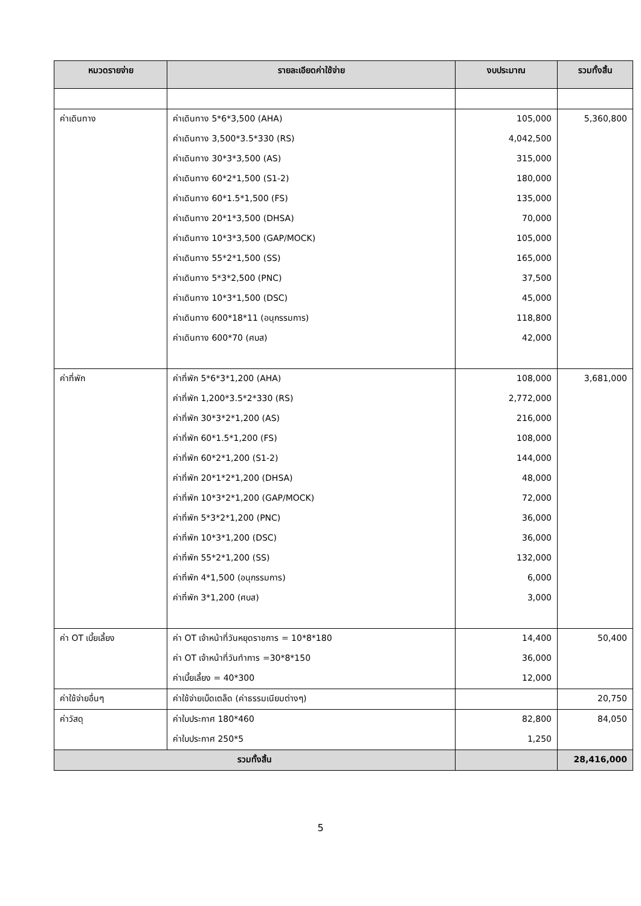| หมวดรายจ่าย | รายละเอียดค่าใช้จ่าย | งบประมาณ | รวมทั้งสิ้น |
| --- | --- | --- | --- |
| ค่าเดินทาง | ค่าเดินทาง 5*6*3,500 (AHA) | 105,000 | 5,360,800 |
| | ค่าเดินทาง 3,500*3.5*330 (RS) | 4,042,500 | |
| | ค่าเดินทาง 30*3*3,500 (AS) | 315,000 | |
| | ค่าเดินทาง 60*2*1,500 (S1-2) | 180,000 | |
| | ค่าเดินทาง 60*1.5*1,500 (FS) | 135,000 | |
| | ค่าเดินทาง 20*1*3,500 (DHSA) | 70,000 | |
| | ค่าเดินทาง 10*3*3,500 (GAP/MOCK) | 105,000 | |
| | ค่าเดินทาง 55*2*1,500 (SS) | 165,000 | |
| | ค่าเดินทาง 5*3*2,500 (PNC) | 37,500 | |
| | ค่าเดินทาง 10*3*1,500 (DSC) | 45,000 | |
| | ค่าเดินทาง 600*18*11 (อนุกรรมการ) | 118,800 | |
| | ค่าเดินทาง 600*70 (ศบส) | 42,000 | |
| ค่าที่พัก | ค่าที่พัก 5*6*3*1,200 (AHA) | 108,000 | 3,681,000 |
| | ค่าที่พัก 1,200*3.5*2*330 (RS) | 2,772,000 | |
| | ค่าที่พัก 30*3*2*1,200 (AS) | 216,000 | |
| | ค่าที่พัก 60*1.5*1,200 (FS) | 108,000 | |
| | ค่าที่พัก 60*2*1,200 (S1-2) | 144,000 | |
| | ค่าที่พัก 20*1*2*1,200 (DHSA) | 48,000 | |
| | ค่าที่พัก 10*3*2*1,200 (GAP/MOCK) | 72,000 | |
| | ค่าที่พัก 5*3*2*1,200 (PNC) | 36,000 | |
| | ค่าที่พัก 10*3*1,200 (DSC) | 36,000 | |
| | ค่าที่พัก 55*2*1,200 (SS) | 132,000 | |
| | ค่าที่พัก 4*1,500 (อนุกรรมการ) | 6,000 | |
| | ค่าที่พัก 3*1,200 (ศบส) | 3,000 | |
| ค่า OT เบี้ยเลี้ยง | ค่า OT เจ้าหน้าที่วันหยุดราชการ = 10*8*180 | 14,400 | 50,400 |
| | ค่า OT เจ้าหน้าที่วันทำการ =30*8*150 | 36,000 | |
| | ค่าเบี้ยเลี้ยง = 40*300 | 12,000 | |
| ค่าใช้จ่ายอื่นๆ | ค่าใช้จ่ายเบ็ดเตล็ด (ค่าธรรมเนียมต่างๆ) | | 20,750 |
| ค่าวัสดุ | ค่าใบประกาศ 180*460 | 82,800 | 84,050 |
| | ค่าใบประกาศ 250*5 | 1,250 | |
| รวมทั้งสิ้น | | | 28,416,000 |
5